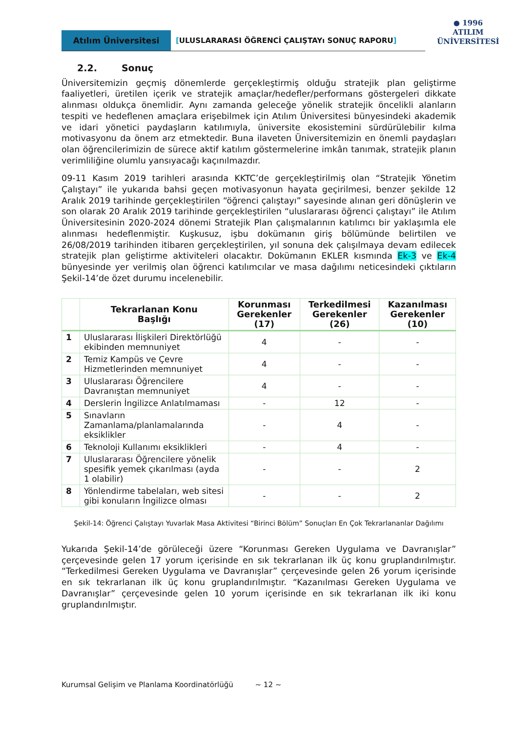Atılım Üniversitesi [ULUSLARARASI ÖĞRENCİ ÇALIŞTAYı SONUÇ RAPORU]
● 1996
ATILIM
ÜNİVERSİTESİ
2.2. Sonuç
Üniversitemizin geçmiş dönemlerde gerçekleştirmiş olduğu stratejik plan geliştirme faaliyetleri, üretilen içerik ve stratejik amaçlar/hedefler/performans göstergeleri dikkate alınması oldukça önemlidir. Aynı zamanda geleceğe yönelik stratejik öncelikli alanların tespiti ve hedeflenen amaçlara erişebilmek için Atılım Üniversitesi bünyesindeki akademik ve idari yönetici paydaşların katılımıyla, üniversite ekosistemini sürdürülebilir kılma motivasyonu da önem arz etmektedir. Buna ilaveten Üniversitemizin en önemli paydaşları olan öğrencilerimizin de sürece aktif katılım göstermelerine imkân tanımak, stratejik planın verimliliğine olumlu yansıyacağı kaçınılmazdır.
09-11 Kasım 2019 tarihleri arasında KKTC’de gerçekleştirilmiş olan “Stratejik Yönetim Çalıştayı” ile yukarıda bahsi geçen motivasyonun hayata geçirilmesi, benzer şekilde 12 Aralık 2019 tarihinde gerçekleştirilen “öğrenci çalıştayı” sayesinde alınan geri dönüşlerin ve son olarak 20 Aralık 2019 tarihinde gerçekleştirilen “uluslararası öğrenci çalıştayı” ile Atılım Üniversitesinin 2020-2024 dönemi Stratejik Plan çalışmalarının katılımcı bir yaklaşımla ele alınması hedeflenmiştir. Kuşkusuz, işbu dokümanın giriş bölümünde belirtilen ve 26/08/2019 tarihinden itibaren gerçekleştirilen, yıl sonuna dek çalışılmaya devam edilecek stratejik plan geliştirme aktiviteleri olacaktır. Dokümanın EKLER kısmında Ek-3 ve Ek-4 bünyesinde yer verilmiş olan öğrenci katılımcılar ve masa dağılımı neticesindeki çıktıların Şekil-14’de özet durumu incelenebilir.
| | Tekrarlanan Konu Başlığı | Korunması Gerekenler (17) | Terkedilmesi Gerekenler (26) | Kazanılması Gerekenler (10) |
| --- | --- | --- | --- | --- |
| 1 | Uluslararası İlişkileri Direktörlüğü ekibinden memnuniyet | 4 | - | - |
| 2 | Temiz Kampüs ve Çevre Hizmetlerinden memnuniyet | 4 | - | - |
| 3 | Uluslararası Öğrencilere Davranıştan memnuniyet | 4 | - | - |
| 4 | Derslerin İngilizce Anlatılmaması | - | 12 | - |
| 5 | Sınavların Zamanlama/planlamalarında eksiklikler | - | 4 | - |
| 6 | Teknoloji Kullanımı eksiklikleri | - | 4 | - |
| 7 | Uluslararası Öğrencilere yönelik spesifik yemek çıkarılması (ayda 1 olabilir) | - | - | 2 |
| 8 | Yönlendirme tabelaları, web sitesi gibi konuların İngilizce olması | - | - | 2 |
Şekil-14: Öğrenci Çalıştayı Yuvarlak Masa Aktivitesi “Birinci Bölüm” Sonuçları En Çok Tekrarlananlar Dağılımı
Yukarıda Şekil-14’de görüleceği üzere “Korunması Gereken Uygulama ve Davranışlar” çerçevesinde gelen 17 yorum içerisinde en sık tekrarlanan ilk üç konu gruplandırılmıştır. “Terkedilmesi Gereken Uygulama ve Davranışlar” çerçevesinde gelen 26 yorum içerisinde en sık tekrarlanan ilk üç konu gruplandırılmıştır. “Kazanılması Gereken Uygulama ve Davranışlar” çerçevesinde gelen 10 yorum içerisinde en sık tekrarlanan ilk iki konu gruplandırılmıştır.
Kurumsal Gelişim ve Planlama Koordinatörlüğü ~ 12 ~